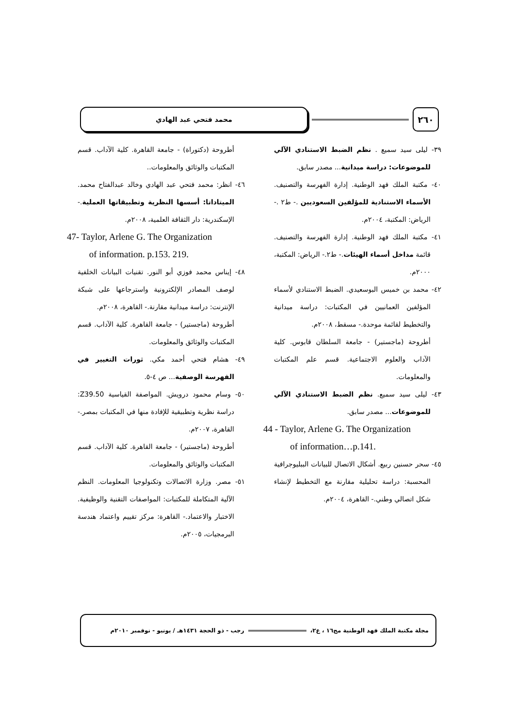٢٦٠
محمد فتحي عبد الهادي
٣٩- ليلى سيد سميع . نظم الضبط الاستنادي الآلي للموضوعات: دراسة ميدانية... مصدر سابق.
٤٠- مكتبة الملك فهد الوطنية. إدارة الفهرسة والتصنيف. الأسماء الاستنادية للمؤلفين السعوديين .- ط٢ .- الرياض: المكتبة، ٢٠٠٤م.
٤١- مكتبة الملك فهد الوطنية. إدارة الفهرسة والتصنيف. قائمة مداخل أسماء الهيئات.- ط٢.- الرياض: المكتبة، ٢٠٠٠م.
٤٢- محمد بن خميس البوسعيدي. الضبط الاستنادي لأسماء المؤلفين العمانيين في المكتبات: دراسة ميدانية والتخطيط لقائمة موحدة.- مسقط، ٢٠٠٨م.
أطروحة (ماجستير) - جامعة السلطان قابوس. كلية الآداب والعلوم الاجتماعية. قسم علم المكتبات والمعلومات.
٤٣- ليلى سيد سميع. نظم الضبط الاستنادي الآلي للموضوعات... مصدر سابق.
44 - Taylor, Arlene G. The Organization
of information…p.141.
٤٥- سحر حسنين ربيع. أشكال الاتصال للبيانات الببليوجرافية المحسبة: دراسة تحليلية مقارنة مع التخطيط لإنشاء شكل اتصالي وطني.- القاهرة، ٢٠٠٤م.
أطروحة (دكتوراة) - جامعة القاهرة. كلية الآداب. قسم المكتبات والوثائق والمعلومات..
٤٦- انظر: محمد فتحي عبد الهادي وخالد عبدالفتاح محمد. الميتاداتا: أسسها النظرية وتطبيقاتها العملية.- الإسكندرية: دار الثقافة العلمية، ٢٠٠٨م.
47- Taylor, Arlene G. The Organization
of information. p.153. 219.
٤٨- إيناس محمد فوزي أبو النور. تقنيات البيانات الخلفية لوصف المصادر الإلكترونية واسترجاعها على شبكة الإنترنت: دراسة ميدانية مقارنة.- القاهرة، ٢٠٠٨م.
أطروحة (ماجستير) - جامعة القاهرة. كلية الآداب. قسم المكتبات والوثائق والمعلومات.
٤٩- هشام فتحي أحمد مكي. ثورات التغيير في الفهرسة الوصفية... ص ٤-٥.
٥٠- وسام محمود درويش. المواصفة القياسية Z39.50: دراسة نظرية وتطبيقية للإفادة منها في المكتبات بمصر.- القاهرة، ٢٠٠٧م.
أطروحة (ماجستير) - جامعة القاهرة. كلية الآداب. قسم المكتبات والوثائق والمعلومات.
٥١- مصر. وزارة الاتصالات وتكنولوجيا المعلومات. النظم الآلية المتكاملة للمكتبات: المواصفات التقنية والوظيفية. الاختبار والاعتماد.- القاهرة: مركز تقييم واعتماد هندسة البرمجيات، ٢٠٠٥م.
مجلة مكتبة الملك فهد الوطنية مج١٦ ، ع٢،
رجب - ذو الحجة ١٤٣١هـ / يونيو - نوفمبر ٢٠١٠م